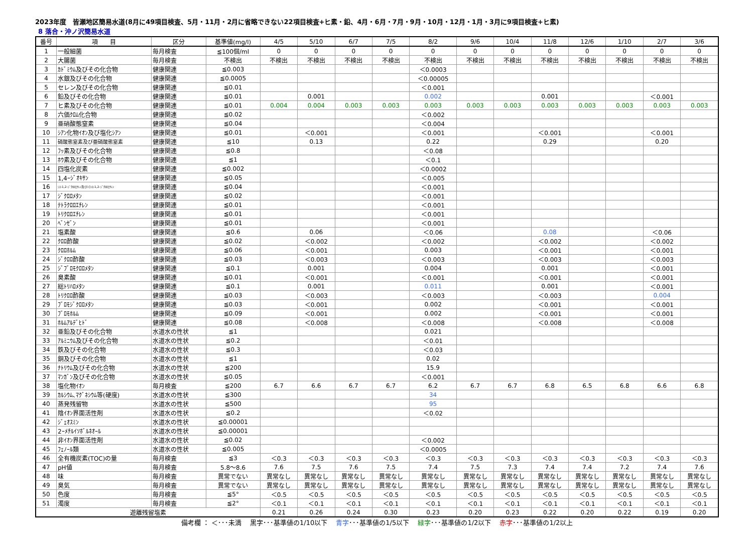2023年度　皆瀬地区簡易水道(8月に49項目検査、5月・11月・2月に省略できない22項目検査+ヒ素・鉛、4月・6月・7月・9月・10月・12月・1月・3月に9項目検査+ヒ素)
8 落合・沖ノ沢簡易水道
| 番号 | 項 目 | 区分 | 基準値(mg/l) | 4/5 | 5/10 | 6/7 | 7/5 | 8/2 | 9/6 | 10/4 | 11/8 | 12/6 | 1/10 | 2/7 | 3/6 |
| --- | --- | --- | --- | --- | --- | --- | --- | --- | --- | --- | --- | --- | --- | --- | --- |
| 1 | 一般細菌 | 毎月検査 | ≦100個/ml | 0 | 0 | 0 | 0 | 0 | 0 | 0 | 0 | 0 | 0 | 0 | 0 |
| 2 | 大腸菌 | 毎月検査 | 不検出 | 不検出 | 不検出 | 不検出 | 不検出 | 不検出 | 不検出 | 不検出 | 不検出 | 不検出 | 不検出 | 不検出 | 不検出 |
| 3 | ｶﾄﾞﾐｳﾑ及びその化合物 | 健康関連 | ≦0.003 | | | | | ＜0.0003 | | | | | | | |
| 4 | 水銀及びその化合物 | 健康関連 | ≦0.0005 | | | | | ＜0.00005 | | | | | | | |
| 5 | セレン及びその化合物 | 健康関連 | ≦0.01 | | | | | ＜0.001 | | | | | | | |
| 6 | 鉛及びその化合物 | 健康関連 | ≦0.01 | | 0.001 | | | 0.002 | | | 0.001 | | | ＜0.001 | |
| 7 | ヒ素及びその化合物 | 健康関連 | ≦0.01 | 0.004 | 0.004 | 0.003 | 0.003 | 0.003 | 0.003 | 0.003 | 0.003 | 0.003 | 0.003 | 0.003 | 0.003 |
| 8 | 六価ｸﾛﾑ化合物 | 健康関連 | ≦0.02 | | | | | ＜0.002 | | | | | | | |
| 9 | 亜硝酸態窒素 | 健康関連 | ≦0.04 | | | | | ＜0.004 | | | | | | | |
| 10 | ｼｱﾝ化物ｲｵﾝ及び塩化ｼｱﾝ | 健康関連 | ≦0.01 | | ＜0.001 | | | ＜0.001 | | | ＜0.001 | | | ＜0.001 | |
| 11 | 硝酸態窒素及び亜硝酸態窒素 | 健康関連 | ≦10 | | 0.13 | | | 0.22 | | | 0.29 | | | 0.20 | |
| 12 | ﾌｯ素及びその化合物 | 健康関連 | ≦0.8 | | | | | ＜0.08 | | | | | | | |
| 13 | ﾎｳ素及びその化合物 | 健康関連 | ≦1 | | | | | ＜0.1 | | | | | | | |
| 14 | 四塩化炭素 | 健康関連 | ≦0.002 | | | | | ＜0.0002 | | | | | | | |
| 15 | 1,4ｰｼﾞｵｷｻﾝ | 健康関連 | ≦0.05 | | | | | ＜0.005 | | | | | | | |
| 16 | ｼｽ-1,2-ｼﾞｸﾛﾛｴﾁﾚﾝ及びﾄﾗﾝｽ-1,2-ｼﾞｸﾛﾛｴﾁﾚﾝ | 健康関連 | ≦0.04 | | | | | ＜0.001 | | | | | | | |
| 17 | ｼﾞｸﾛﾛﾒﾀﾝ | 健康関連 | ≦0.02 | | | | | ＜0.001 | | | | | | | |
| 18 | ﾃﾄﾗｸﾛﾛｴﾁﾚﾝ | 健康関連 | ≦0.01 | | | | | ＜0.001 | | | | | | | |
| 19 | ﾄﾘｸﾛﾛｴﾁﾚﾝ | 健康関連 | ≦0.01 | | | | | ＜0.001 | | | | | | | |
| 20 | ﾍﾞﾝｾﾞﾝ | 健康関連 | ≦0.01 | | | | | ＜0.001 | | | | | | | |
| 21 | 塩素酸 | 健康関連 | ≦0.6 | | 0.06 | | | ＜0.06 | | | 0.08 | | | ＜0.06 | |
| 22 | ｸﾛﾛ酢酸 | 健康関連 | ≦0.02 | | ＜0.002 | | | ＜0.002 | | | ＜0.002 | | | ＜0.002 | |
| 23 | ｸﾛﾛﾎﾙﾑ | 健康関連 | ≦0.06 | | ＜0.001 | | | 0.003 | | | ＜0.001 | | | ＜0.001 | |
| 24 | ｼﾞｸﾛﾛ酢酸 | 健康関連 | ≦0.03 | | ＜0.003 | | | ＜0.003 | | | ＜0.003 | | | ＜0.003 | |
| 25 | ｼﾞﾌﾞﾛﾓｸﾛﾛﾒﾀﾝ | 健康関連 | ≦0.1 | | 0.001 | | | 0.004 | | | 0.001 | | | ＜0.001 | |
| 26 | 臭素酸 | 健康関連 | ≦0.01 | | ＜0.001 | | | ＜0.001 | | | ＜0.001 | | | ＜0.001 | |
| 27 | 総ﾄﾘﾊﾛﾒﾀﾝ | 健康関連 | ≦0.1 | | 0.001 | | | 0.011 | | | 0.001 | | | ＜0.001 | |
| 28 | ﾄﾘｸﾛﾛ酢酸 | 健康関連 | ≦0.03 | | ＜0.003 | | | ＜0.003 | | | ＜0.003 | | | 0.004 | |
| 29 | ﾌﾞﾛﾓｼﾞｸﾛﾛﾒﾀﾝ | 健康関連 | ≦0.03 | | ＜0.001 | | | 0.002 | | | ＜0.001 | | | ＜0.001 | |
| 30 | ﾌﾞﾛﾓﾎﾙﾑ | 健康関連 | ≦0.09 | | ＜0.001 | | | 0.002 | | | ＜0.001 | | | ＜0.001 | |
| 31 | ﾎﾙﾑｱﾙﾃﾞﾋﾄﾞ | 健康関連 | ≦0.08 | | ＜0.008 | | | ＜0.008 | | | ＜0.008 | | | ＜0.008 | |
| 32 | 亜鉛及びその化合物 | 水道水の性状 | ≦1 | | | | | 0.021 | | | | | | | |
| 33 | ｱﾙﾐﾆｳﾑ及びその化合物 | 水道水の性状 | ≦0.2 | | | | | ＜0.01 | | | | | | | |
| 34 | 鉄及びその化合物 | 水道水の性状 | ≦0.3 | | | | | ＜0.03 | | | | | | | |
| 35 | 銅及びその化合物 | 水道水の性状 | ≦1 | | | | | 0.02 | | | | | | | |
| 36 | ﾅﾄﾘｳﾑ及びその化合物 | 水道水の性状 | ≦200 | | | | | 15.9 | | | | | | | |
| 37 | ﾏﾝｶﾞﾝ及びその化合物 | 水道水の性状 | ≦0.05 | | | | | ＜0.001 | | | | | | | |
| 38 | 塩化物ｲｵﾝ | 毎月検査 | ≦200 | 6.7 | 6.6 | 6.7 | 6.7 | 6.2 | 6.7 | 6.7 | 6.8 | 6.5 | 6.8 | 6.6 | 6.8 |
| 39 | ｶﾙｼｳﾑ､ﾏｸﾞﾈｼｳﾑ等(硬度) | 水道水の性状 | ≦300 | | | | | 34 | | | | | | | |
| 40 | 蒸発残留物 | 水道水の性状 | ≦500 | | | | | 95 | | | | | | | |
| 41 | 陰ｲｵﾝ界面活性剤 | 水道水の性状 | ≦0.2 | | | | | ＜0.02 | | | | | | | |
| 42 | ｼﾞｪｵｽﾐﾝ | 水道水の性状 | ≦0.00001 | | | | | | | | | | | | |
| 43 | 2ｰﾒﾁﾙｲｿﾎﾞﾙﾈｵｰﾙ | 水道水の性状 | ≦0.00001 | | | | | | | | | | | | |
| 44 | 非ｲｵﾝ界面活性剤 | 水道水の性状 | ≦0.02 | | | | | ＜0.002 | | | | | | | |
| 45 | ﾌｪﾉｰﾙ類 | 水道水の性状 | ≦0.005 | | | | | ＜0.0005 | | | | | | | |
| 46 | 全有機炭素(TOC)の量 | 毎月検査 | ≦3 | ＜0.3 | ＜0.3 | ＜0.3 | ＜0.3 | ＜0.3 | ＜0.3 | ＜0.3 | ＜0.3 | ＜0.3 | ＜0.3 | ＜0.3 | ＜0.3 |
| 47 | pH値 | 毎月検査 | 5.8～8.6 | 7.6 | 7.5 | 7.6 | 7.5 | 7.4 | 7.5 | 7.3 | 7.4 | 7.4 | 7.2 | 7.4 | 7.6 |
| 48 | 味 | 毎月検査 | 異常でない | 異常なし | 異常なし | 異常なし | 異常なし | 異常なし | 異常なし | 異常なし | 異常なし | 異常なし | 異常なし | 異常なし | 異常なし |
| 49 | 臭気 | 毎月検査 | 異常でない | 異常なし | 異常なし | 異常なし | 異常なし | 異常なし | 異常なし | 異常なし | 異常なし | 異常なし | 異常なし | 異常なし | 異常なし |
| 50 | 色度 | 毎月検査 | ≦5° | ＜0.5 | ＜0.5 | ＜0.5 | ＜0.5 | ＜0.5 | ＜0.5 | ＜0.5 | ＜0.5 | ＜0.5 | ＜0.5 | ＜0.5 | ＜0.5 |
| 51 | 濁度 | 毎月検査 | ≦2° | ＜0.1 | ＜0.1 | ＜0.1 | ＜0.1 | ＜0.1 | ＜0.1 | ＜0.1 | ＜0.1 | ＜0.1 | ＜0.1 | ＜0.1 | ＜0.1 |
| 遊離残留塩素 | | | | 0.21 | 0.26 | 0.24 | 0.30 | 0.23 | 0.20 | 0.23 | 0.22 | 0.20 | 0.22 | 0.19 | 0.20 |
備考欄 ： ＜･･･未満　 黒字･･･基準値の1/10以下　 青字･･･基準値の1/5以下　 緑字･･･基準値の1/2以下　 赤字･･･基準値の1/2以上